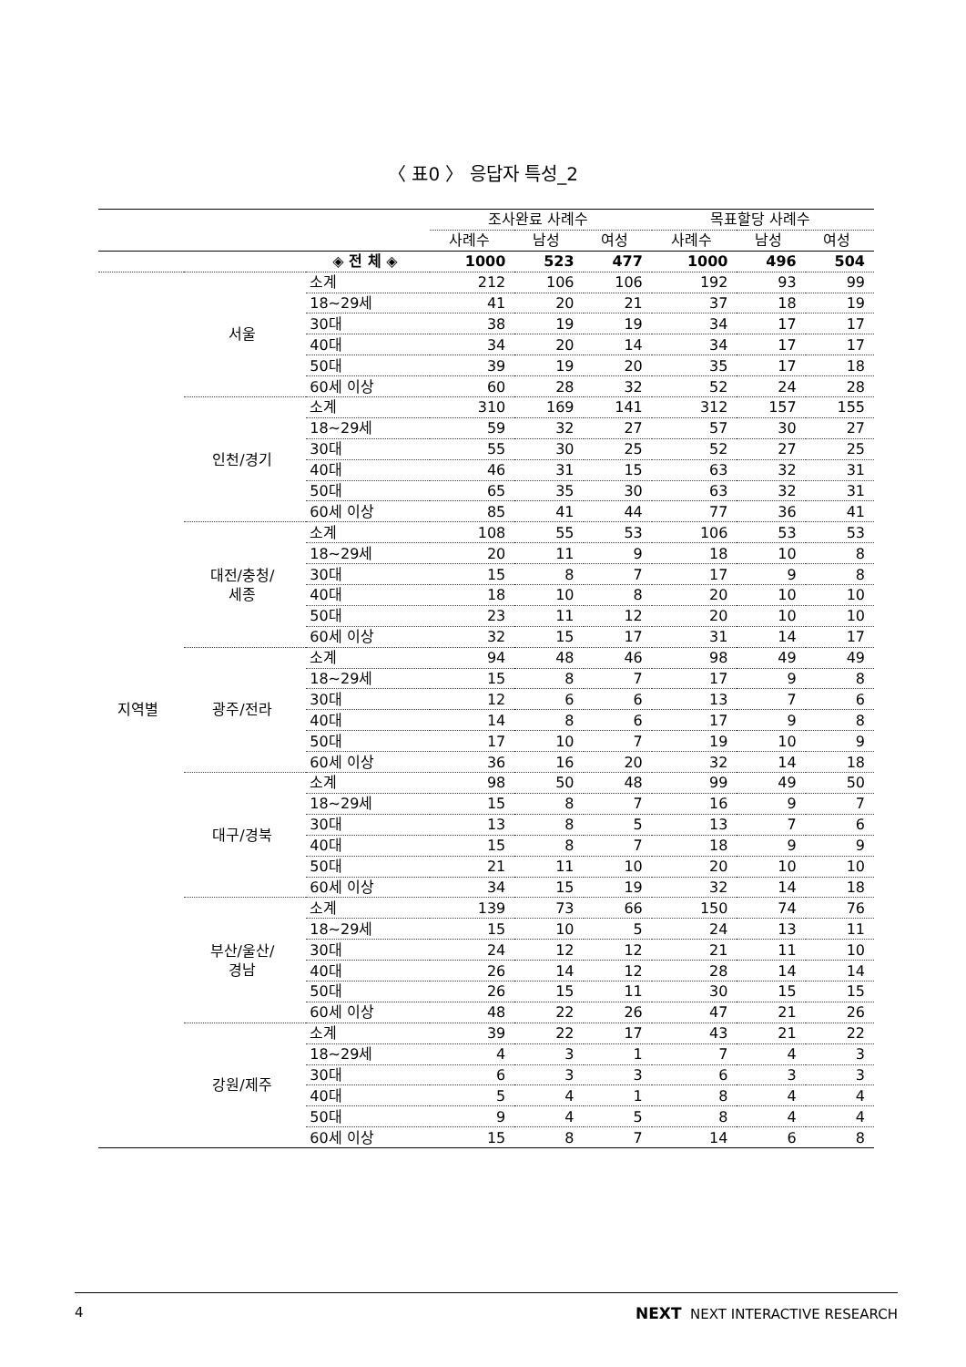〈 표0 〉 응답자 특성_2
| | | | 조사완료 사례수 | | | 목표할당 사례수 | | |
| --- | --- | --- | --- | --- | --- | --- | --- | --- |
| | | | 사례수 | 남성 | 여성 | 사례수 | 남성 | 여성 |
| | | ◈ 전 체 ◈ | 1000 | 523 | 477 | 1000 | 496 | 504 |
| 지역별 | 서울 | 소계 | 212 | 106 | 106 | 192 | 93 | 99 |
| | | 18~29세 | 41 | 20 | 21 | 37 | 18 | 19 |
| | | 30대 | 38 | 19 | 19 | 34 | 17 | 17 |
| | | 40대 | 34 | 20 | 14 | 34 | 17 | 17 |
| | | 50대 | 39 | 19 | 20 | 35 | 17 | 18 |
| | | 60세 이상 | 60 | 28 | 32 | 52 | 24 | 28 |
| | 인천/경기 | 소계 | 310 | 169 | 141 | 312 | 157 | 155 |
| | | 18~29세 | 59 | 32 | 27 | 57 | 30 | 27 |
| | | 30대 | 55 | 30 | 25 | 52 | 27 | 25 |
| | | 40대 | 46 | 31 | 15 | 63 | 32 | 31 |
| | | 50대 | 65 | 35 | 30 | 63 | 32 | 31 |
| | | 60세 이상 | 85 | 41 | 44 | 77 | 36 | 41 |
| | 대전/충청/ 세종 | 소계 | 108 | 55 | 53 | 106 | 53 | 53 |
| | | 18~29세 | 20 | 11 | 9 | 18 | 10 | 8 |
| | | 30대 | 15 | 8 | 7 | 17 | 9 | 8 |
| | | 40대 | 18 | 10 | 8 | 20 | 10 | 10 |
| | | 50대 | 23 | 11 | 12 | 20 | 10 | 10 |
| | | 60세 이상 | 32 | 15 | 17 | 31 | 14 | 17 |
| | 광주/전라 | 소계 | 94 | 48 | 46 | 98 | 49 | 49 |
| | | 18~29세 | 15 | 8 | 7 | 17 | 9 | 8 |
| | | 30대 | 12 | 6 | 6 | 13 | 7 | 6 |
| | | 40대 | 14 | 8 | 6 | 17 | 9 | 8 |
| | | 50대 | 17 | 10 | 7 | 19 | 10 | 9 |
| | | 60세 이상 | 36 | 16 | 20 | 32 | 14 | 18 |
| | 대구/경북 | 소계 | 98 | 50 | 48 | 99 | 49 | 50 |
| | | 18~29세 | 15 | 8 | 7 | 16 | 9 | 7 |
| | | 30대 | 13 | 8 | 5 | 13 | 7 | 6 |
| | | 40대 | 15 | 8 | 7 | 18 | 9 | 9 |
| | | 50대 | 21 | 11 | 10 | 20 | 10 | 10 |
| | | 60세 이상 | 34 | 15 | 19 | 32 | 14 | 18 |
| | 부산/울산/ 경남 | 소계 | 139 | 73 | 66 | 150 | 74 | 76 |
| | | 18~29세 | 15 | 10 | 5 | 24 | 13 | 11 |
| | | 30대 | 24 | 12 | 12 | 21 | 11 | 10 |
| | | 40대 | 26 | 14 | 12 | 28 | 14 | 14 |
| | | 50대 | 26 | 15 | 11 | 30 | 15 | 15 |
| | | 60세 이상 | 48 | 22 | 26 | 47 | 21 | 26 |
| | 강원/제주 | 소계 | 39 | 22 | 17 | 43 | 21 | 22 |
| | | 18~29세 | 4 | 3 | 1 | 7 | 4 | 3 |
| | | 30대 | 6 | 3 | 3 | 6 | 3 | 3 |
| | | 40대 | 5 | 4 | 1 | 8 | 4 | 4 |
| | | 50대 | 9 | 4 | 5 | 8 | 4 | 4 |
| | | 60세 이상 | 15 | 8 | 7 | 14 | 6 | 8 |
4 NEXT NEXT INTERACTIVE RESEARCH